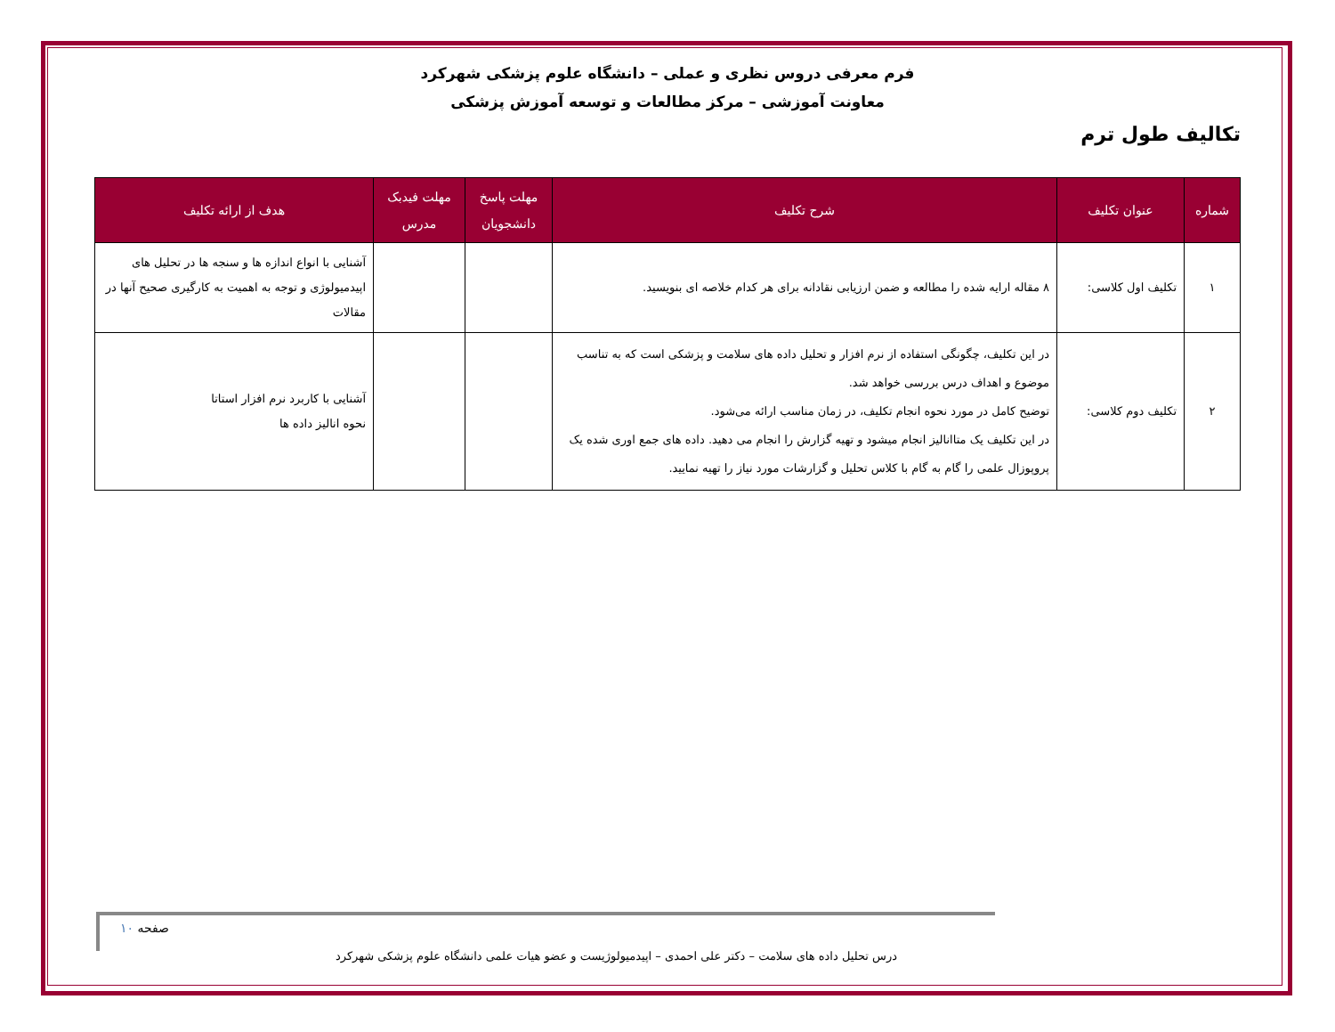فرم معرفی دروس نظری و عملی – دانشگاه علوم پزشکی شهرکرد
معاونت آموزشی – مرکز مطالعات و توسعه آموزش پزشکی
تکالیف طول ترم
| شماره | عنوان تکلیف | شرح تکلیف | مهلت پاسخ دانشجویان | مهلت فیدبک مدرس | هدف از ارائه تکلیف |
| --- | --- | --- | --- | --- | --- |
| ۱ | تکلیف اول کلاسی: | ۸ مقاله ارایه شده را مطالعه و ضمن ارزیابی نقادانه برای هر کدام خلاصه ای بنویسید. | | | آشنایی با انواع اندازه ها و سنجه ها در تحلیل های اپیدمیولوژی و توجه به اهمیت به کارگیری صحیح آنها در مقالات |
| ۲ | تکلیف دوم کلاسی: | در این تکلیف، چگونگی استفاده از نرم افزار و تحلیل داده های سلامت و پزشکی است که به تناسب موضوع و اهداف درس بررسی خواهد شد. توضیح کامل در مورد نحوه انجام تکلیف، در زمان مناسب ارائه می‌شود. در این تکلیف یک متاانالیز انجام میشود و تهیه گزارش را انجام می دهید. داده های جمع اوری شده یک پروپوزال علمی را گام به گام با کلاس تحلیل و گزارشات مورد نیاز را تهیه نمایید. | | | آشنایی با کاربرد نرم افزار استاتا نحوه انالیز داده ها |
صفحه ۱۰
درس تحلیل داده های سلامت – دکتر علی احمدی – اپیدمیولوژیست و عضو هیات علمی دانشگاه علوم پزشکی شهرکرد